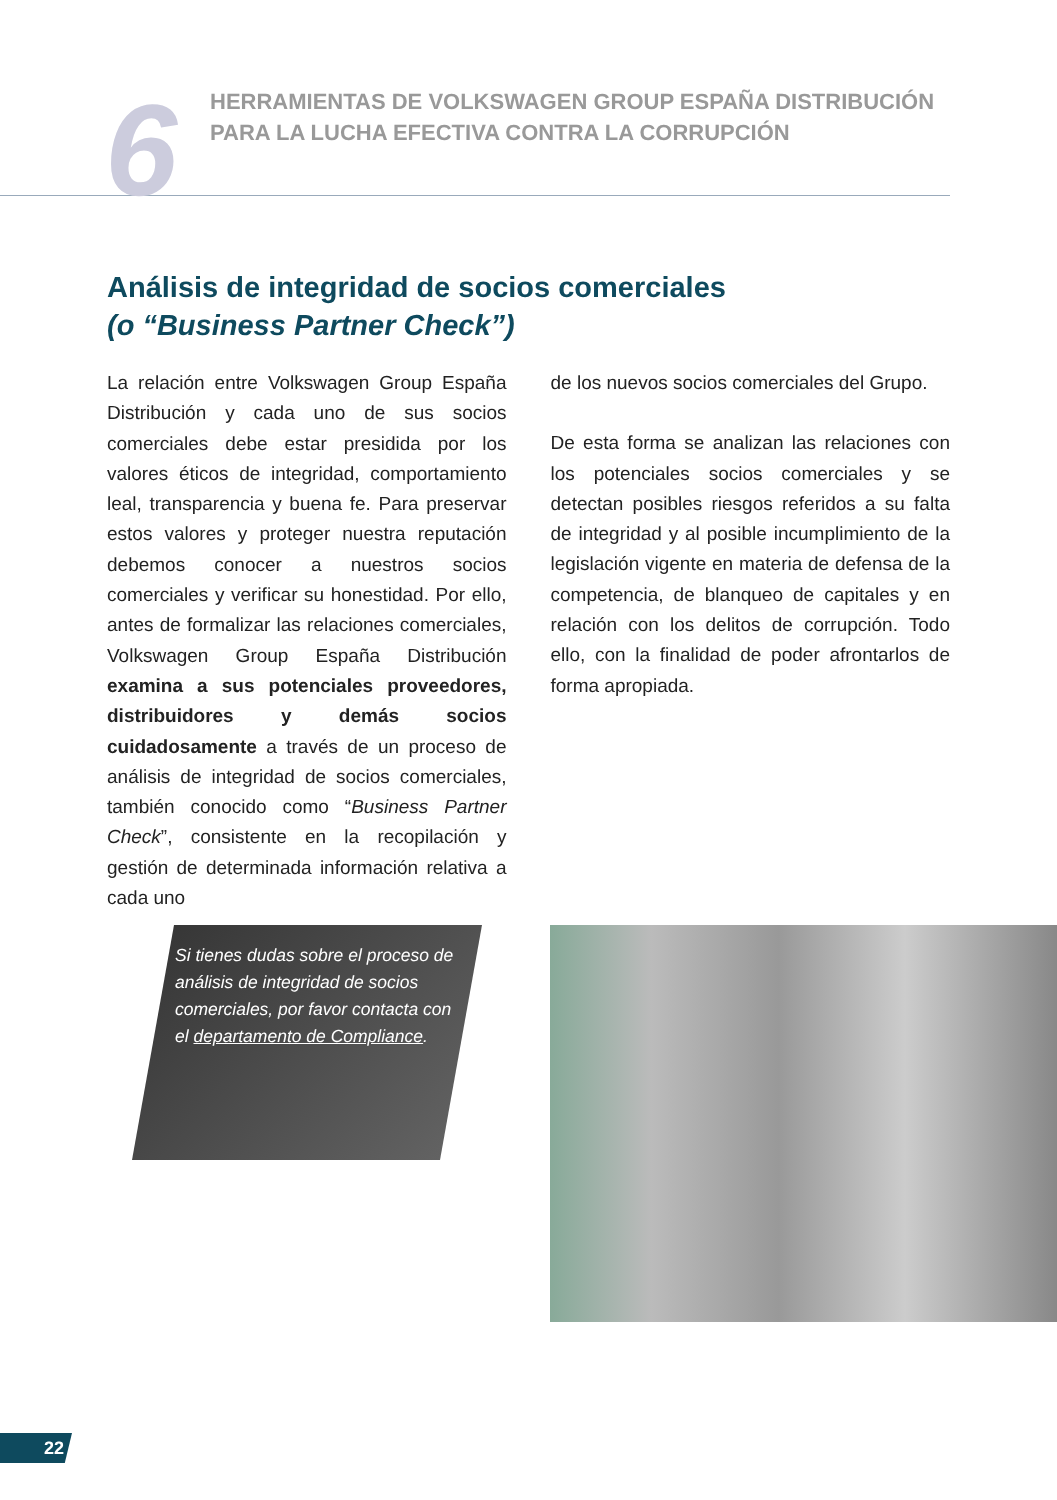6
HERRAMIENTAS DE VOLKSWAGEN GROUP ESPAÑA DISTRIBUCIÓN
PARA LA LUCHA EFECTIVA CONTRA LA CORRUPCIÓN
Análisis de integridad de socios comerciales
(o “Business Partner Check”)
La relación entre Volkswagen Group España Distribución y cada uno de sus socios comerciales debe estar presidida por los valores éticos de integridad, comportamiento leal, transparencia y buena fe. Para preservar estos valores y proteger nuestra reputación debemos conocer a nuestros socios comerciales y verificar su honestidad. Por ello, antes de formalizar las relaciones comerciales, Volkswagen Group España Distribución examina a sus potenciales proveedores, distribuidores y demás socios cuidadosamente a través de un proceso de análisis de integridad de socios comerciales, también conocido como “Business Partner Check”, consistente en la recopilación y gestión de determinada información relativa a cada uno
de los nuevos socios comerciales del Grupo.
De esta forma se analizan las relaciones con los potenciales socios comerciales y se detectan posibles riesgos referidos a su falta de integridad y al posible incumplimiento de la legislación vigente en materia de defensa de la competencia, de blanqueo de capitales y en relación con los delitos de corrupción. Todo ello, con la finalidad de poder afrontarlos de forma apropiada.
Si tienes dudas sobre el proceso de análisis de integridad de socios comerciales, por favor contacta con el departamento de Compliance.
22